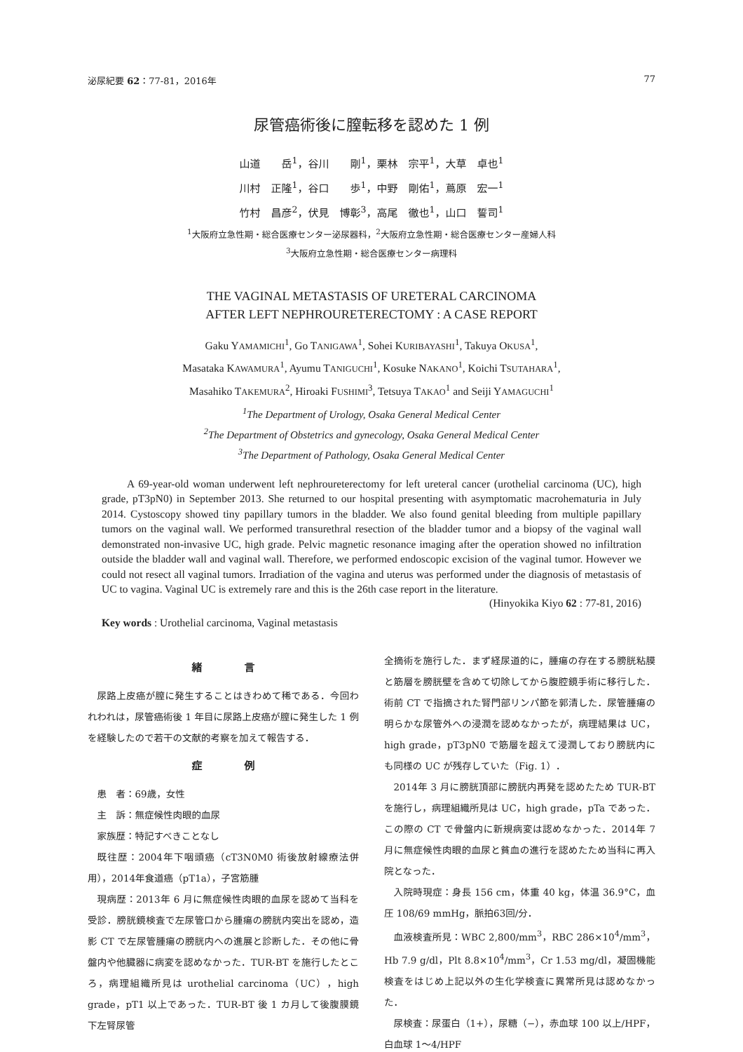泌尿紀要 62：77-81，2016年 77
尿管癌術後に膣転移を認めた 1 例
山道　　岳<sup>1</sup>，谷川　　剛<sup>1</sup>，栗林　宗平<sup>1</sup>，大草　卓也<sup>1</sup>
川村　正隆<sup>1</sup>，谷口　　歩<sup>1</sup>，中野　剛佑<sup>1</sup>，蔦原　宏一<sup>1</sup>
竹村　昌彦<sup>2</sup>，伏見　博彰<sup>3</sup>，高尾　徹也<sup>1</sup>，山口　誓司<sup>1</sup>
<sup>1</sup> 大阪府立急性期・総合医療センター泌尿器科，<sup>2</sup>大阪府立急性期・総合医療センター産婦人科
<sup>3</sup> 大阪府立急性期・総合医療センター病理科
THE VAGINAL METASTASIS OF URETERAL CARCINOMA
AFTER LEFT NEPHROURETERECTOMY : A CASE REPORT
Gaku YAMAMICHI<sup>1</sup>, Go TANIGAWA<sup>1</sup>, Sohei KURIBAYASHI<sup>1</sup>, Takuya OKUSA<sup>1</sup>,
Masataka KAWAMURA<sup>1</sup>, Ayumu TANIGUCHI<sup>1</sup>, Kosuke NAKANO<sup>1</sup>, Koichi TSUTAHARA<sup>1</sup>,
Masahiko TAKEMURA<sup>2</sup>, Hiroaki FUSHIMI<sup>3</sup>, Tetsuya TAKAO<sup>1</sup> and Seiji YAMAGUCHI<sup>1</sup>
<sup>1</sup> The Department of Urology, Osaka General Medical Center
<sup>2</sup> The Department of Obstetrics and gynecology, Osaka General Medical Center
<sup>3</sup> The Department of Pathology, Osaka General Medical Center
A 69-year-old woman underwent left nephroureterectomy for left ureteral cancer (urothelial carcinoma (UC), high grade, pT3pN0) in September 2013. She returned to our hospital presenting with asymptomatic macrohematuria in July 2014. Cystoscopy showed tiny papillary tumors in the bladder. We also found genital bleeding from multiple papillary tumors on the vaginal wall. We performed transurethral resection of the bladder tumor and a biopsy of the vaginal wall demonstrated non-invasive UC, high grade. Pelvic magnetic resonance imaging after the operation showed no infiltration outside the bladder wall and vaginal wall. Therefore, we performed endoscopic excision of the vaginal tumor. However we could not resect all vaginal tumors. Irradiation of the vagina and uterus was performed under the diagnosis of metastasis of UC to vagina. Vaginal UC is extremely rare and this is the 26th case report in the literature.
(Hinyokika Kiyo 62 : 77-81, 2016)
Key words : Urothelial carcinoma, Vaginal metastasis
緒　　　　言
尿路上皮癌が膣に発生することはきわめて稀である．今回われわれは，尿管癌術後 1 年目に尿路上皮癌が膣に発生した 1 例を経験したので若干の文献的考察を加えて報告する．
症　　　　例
患　者：69歳，女性
主　訴：無症候性肉眼的血尿
家族歴：特記すべきことなし
既往歴：2004年下咽頭癌（cT3N0M0 術後放射線療法併用），2014年食道癌（pT1a），子宮筋腫
現病歴：2013年 6 月に無症候性肉眼的血尿を認めて当科を受診．膀胱鏡検査で左尿管口から腫瘍の膀胱内突出を認め，造影 CT で左尿管腫瘍の膀胱内への進展と診断した．その他に骨盤内や他臓器に病変を認めなかった．TUR-BT を施行したところ，病理組織所見は urothelial carcinoma（UC），high grade，pT1 以上であった．TUR-BT 後 1 カ月して後腹膜鏡下左腎尿管
全摘術を施行した．まず経尿道的に，腫瘍の存在する膀胱粘膜と筋層を膀胱壁を含めて切除してから腹腔鏡手術に移行した．術前 CT で指摘された腎門部リンパ節を郭清した．尿管腫瘍の明らかな尿管外への浸潤を認めなかったが，病理結果は UC，high grade，pT3pN0 で筋層を超えて浸潤しており膀胱内にも同様の UC が残存していた（Fig. 1）．
2014年 3 月に膀胱頂部に膀胱内再発を認めたため TUR-BT を施行し，病理組織所見は UC，high grade，pTa であった．この際の CT で骨盤内に新規病変は認めなかった．2014年 7 月に無症候性肉眼的血尿と貧血の進行を認めたため当科に再入院となった．
入院時現症：身長 156 cm，体重 40 kg，体温 36.9°C，血圧 108/69 mmHg，脈拍63回/分．
血液検査所見：WBC 2,800/mm<sup>3</sup>，RBC 286×10<sup>4</sup>/mm<sup>3</sup>，Hb 7.9 g/dl，Plt 8.8×10<sup>4</sup>/mm<sup>3</sup>，Cr 1.53 mg/dl，凝固機能検査をはじめ上記以外の生化学検査に異常所見は認めなかった．
尿検査：尿蛋白（1+），尿糖（−），赤血球 100 以上/HPF，白血球 1〜4/HPF